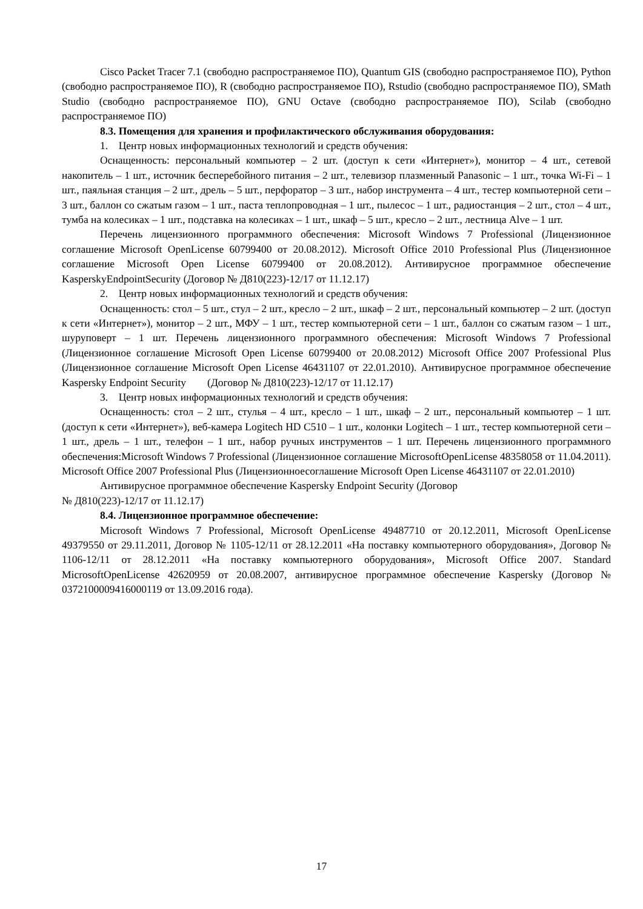Cisco Packet Tracer 7.1 (свободно распространяемое ПО), Quantum GIS (свободно распространяемое ПО), Python (свободно распространяемое ПО), R (свободно распространяемое ПО), Rstudio (свободно распространяемое ПО), SMath Studio (свободно распространяемое ПО), GNU Octave (свободно распространяемое ПО), Scilab (свободно распространяемое ПО)
8.3. Помещения для хранения и профилактического обслуживания оборудования:
1. Центр новых информационных технологий и средств обучения:
Оснащенность: персональный компьютер – 2 шт. (доступ к сети «Интернет»), монитор – 4 шт., сетевой накопитель – 1 шт., источник бесперебойного питания – 2 шт., телевизор плазменный Panasonic – 1 шт., точка Wi-Fi – 1 шт., паяльная станция – 2 шт., дрель – 5 шт., перфоратор – 3 шт., набор инструмента – 4 шт., тестер компьютерной сети – 3 шт., баллон со сжатым газом – 1 шт., паста теплопроводная – 1 шт., пылесос – 1 шт., радиостанция – 2 шт., стол – 4 шт., тумба на колесиках – 1 шт., подставка на колесиках – 1 шт., шкаф – 5 шт., кресло – 2 шт., лестница Alve – 1 шт.
Перечень лицензионного программного обеспечения: Microsoft Windows 7 Professional (Лицензионное соглашение Microsoft OpenLicense 60799400 от 20.08.2012). Microsoft Office 2010 Professional Plus (Лицензионное соглашение Microsoft Open License 60799400 от 20.08.2012). Антивирусное программное обеспечение KasperskyEndpointSecurity (Договор № Д810(223)-12/17 от 11.12.17)
2. Центр новых информационных технологий и средств обучения:
Оснащенность: стол – 5 шт., стул – 2 шт., кресло – 2 шт., шкаф – 2 шт., персональный компьютер – 2 шт. (доступ к сети «Интернет»), монитор – 2 шт., МФУ – 1 шт., тестер компьютерной сети – 1 шт., баллон со сжатым газом – 1 шт., шуруповерт – 1 шт. Перечень лицензионного программного обеспечения: Microsoft Windows 7 Professional (Лицензионное соглашение Microsoft Open License 60799400 от 20.08.2012) Microsoft Office 2007 Professional Plus (Лицензионное соглашение Microsoft Open License 46431107 от 22.01.2010). Антивирусное программное обеспечение Kaspersky Endpoint Security (Договор № Д810(223)-12/17 от 11.12.17)
3. Центр новых информационных технологий и средств обучения:
Оснащенность: стол – 2 шт., стулья – 4 шт., кресло – 1 шт., шкаф – 2 шт., персональный компьютер – 1 шт. (доступ к сети «Интернет»), веб-камера Logitech HD C510 – 1 шт., колонки Logitech – 1 шт., тестер компьютерной сети – 1 шт., дрель – 1 шт., телефон – 1 шт., набор ручных инструментов – 1 шт. Перечень лицензионного программного обеспечения:Microsoft Windows 7 Professional (Лицензионное соглашение MicrosoftOpenLicense 48358058 от 11.04.2011). Microsoft Office 2007 Professional Plus (Лицензионноесоглашение Microsoft Open License 46431107 от 22.01.2010)
Антивирусное программное обеспечение Kaspersky Endpoint Security (Договор
№ Д810(223)-12/17 от 11.12.17)
8.4. Лицензионное программное обеспечение:
Microsoft Windows 7 Professional, Microsoft OpenLicense 49487710 от 20.12.2011, Microsoft OpenLicense 49379550 от 29.11.2011, Договор № 1105-12/11 от 28.12.2011 «На поставку компьютерного оборудования», Договор № 1106-12/11 от 28.12.2011 «На поставку компьютерного оборудования», Microsoft Office 2007. Standard MicrosoftOpenLicense 42620959 от 20.08.2007, антивирусное программное обеспечение Kaspersky (Договор № 0372100009416000119 от 13.09.2016 года).
17